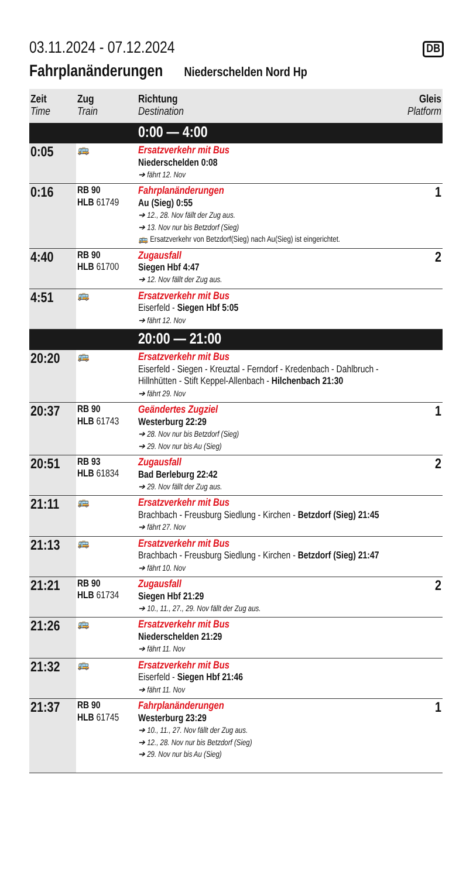03.11.2024 - 07.12.2024 DB
Fahrplanänderungen
Niederschelden Nord Hp
| Zeit Time | Zug Train | Richtung Destination | Gleis Platform |
| --- | --- | --- | --- |
| | | 0:00 — 4:00 | |
| 0:05 | 🚌 | Ersatzverkehr mit Bus Niederschelden 0:08 ➔ fährt 12. Nov | |
| 0:16 | RB 90 HLB 61749 | Fahrplanänderungen Au (Sieg) 0:55 ➔ 12., 28. Nov fällt der Zug aus. ➔ 13. Nov nur bis Betzdorf (Sieg) 🚌 Ersatzverkehr von Betzdorf(Sieg) nach Au(Sieg) ist eingerichtet. | 1 |
| 4:40 | RB 90 HLB 61700 | Zugausfall Siegen Hbf 4:47 ➔ 12. Nov fällt der Zug aus. | 2 |
| 4:51 | 🚌 | Ersatzverkehr mit Bus Eiserfeld - Siegen Hbf 5:05 ➔ fährt 12. Nov | |
| | | 20:00 — 21:00 | |
| 20:20 | 🚌 | Ersatzverkehr mit Bus Eiserfeld - Siegen - Kreuztal - Ferndorf - Kredenbach - Dahlbruch - Hillnhütten - Stift Keppel-Allenbach - Hilchenbach 21:30 ➔ fährt 29. Nov | |
| 20:37 | RB 90 HLB 61743 | Geändertes Zugziel Westerburg 22:29 ➔ 28. Nov nur bis Betzdorf (Sieg) ➔ 29. Nov nur bis Au (Sieg) | 1 |
| 20:51 | RB 93 HLB 61834 | Zugausfall Bad Berleburg 22:42 ➔ 29. Nov fällt der Zug aus. | 2 |
| 21:11 | 🚌 | Ersatzverkehr mit Bus Brachbach - Freusburg Siedlung - Kirchen - Betzdorf (Sieg) 21:45 ➔ fährt 27. Nov | |
| 21:13 | 🚌 | Ersatzverkehr mit Bus Brachbach - Freusburg Siedlung - Kirchen - Betzdorf (Sieg) 21:47 ➔ fährt 10. Nov | |
| 21:21 | RB 90 HLB 61734 | Zugausfall Siegen Hbf 21:29 ➔ 10., 11., 27., 29. Nov fällt der Zug aus. | 2 |
| 21:26 | 🚌 | Ersatzverkehr mit Bus Niederschelden 21:29 ➔ fährt 11. Nov | |
| 21:32 | 🚌 | Ersatzverkehr mit Bus Eiserfeld - Siegen Hbf 21:46 ➔ fährt 11. Nov | |
| 21:37 | RB 90 HLB 61745 | Fahrplanänderungen Westerburg 23:29 ➔ 10., 11., 27. Nov fällt der Zug aus. ➔ 12., 28. Nov nur bis Betzdorf (Sieg) ➔ 29. Nov nur bis Au (Sieg) | 1 |